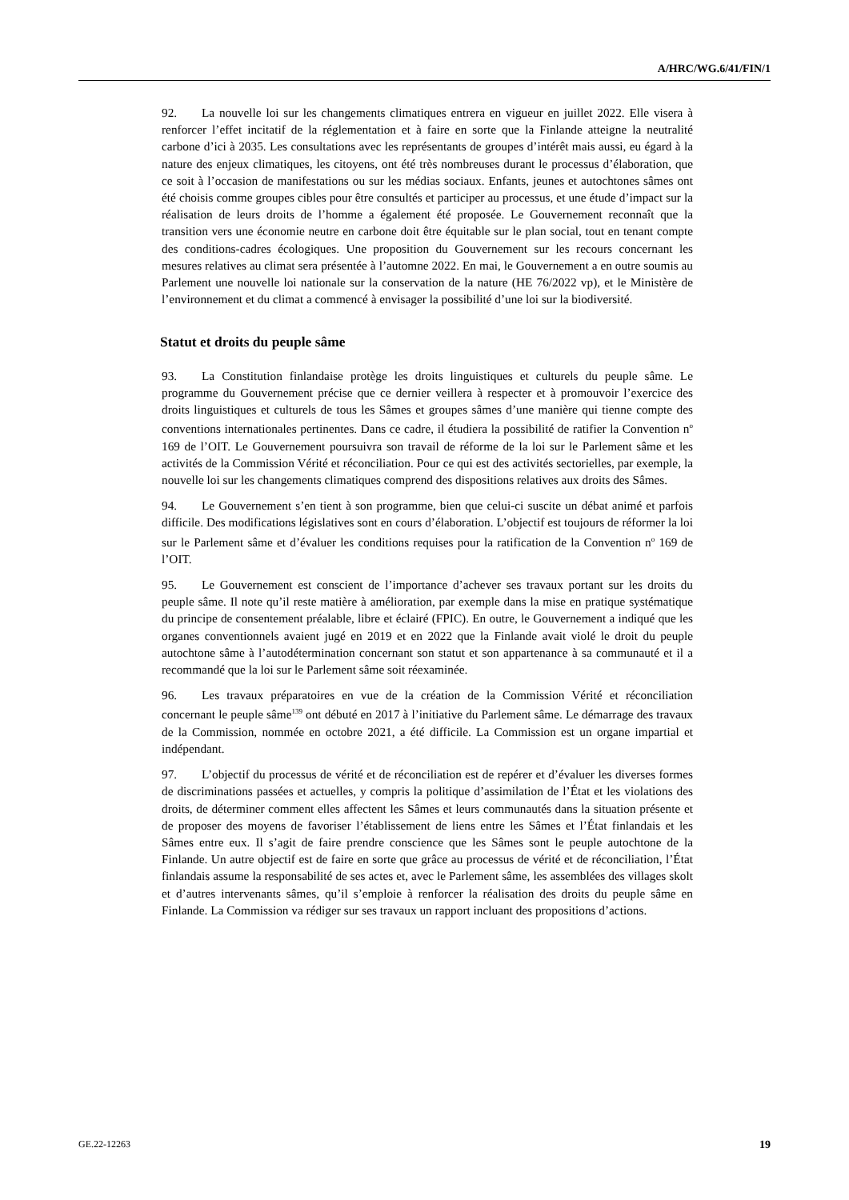A/HRC/WG.6/41/FIN/1
92. La nouvelle loi sur les changements climatiques entrera en vigueur en juillet 2022. Elle visera à renforcer l’effet incitatif de la réglementation et à faire en sorte que la Finlande atteigne la neutralité carbone d’ici à 2035. Les consultations avec les représentants de groupes d’intérêt mais aussi, eu égard à la nature des enjeux climatiques, les citoyens, ont été très nombreuses durant le processus d’élaboration, que ce soit à l’occasion de manifestations ou sur les médias sociaux. Enfants, jeunes et autochtones sâmes ont été choisis comme groupes cibles pour être consultés et participer au processus, et une étude d’impact sur la réalisation de leurs droits de l’homme a également été proposée. Le Gouvernement reconnaît que la transition vers une économie neutre en carbone doit être équitable sur le plan social, tout en tenant compte des conditions-cadres écologiques. Une proposition du Gouvernement sur les recours concernant les mesures relatives au climat sera présentée à l’automne 2022. En mai, le Gouvernement a en outre soumis au Parlement une nouvelle loi nationale sur la conservation de la nature (HE 76/2022 vp), et le Ministère de l’environnement et du climat a commencé à envisager la possibilité d’une loi sur la biodiversité.
Statut et droits du peuple sâme
93. La Constitution finlandaise protège les droits linguistiques et culturels du peuple sâme. Le programme du Gouvernement précise que ce dernier veillera à respecter et à promouvoir l’exercice des droits linguistiques et culturels de tous les Sâmes et groupes sâmes d’une manière qui tienne compte des conventions internationales pertinentes. Dans ce cadre, il étudiera la possibilité de ratifier la Convention n<sup>o</sup> 169 de l’OIT. Le Gouvernement poursuivra son travail de réforme de la loi sur le Parlement sâme et les activités de la Commission Vérité et réconciliation. Pour ce qui est des activités sectorielles, par exemple, la nouvelle loi sur les changements climatiques comprend des dispositions relatives aux droits des Sâmes.
94. Le Gouvernement s’en tient à son programme, bien que celui-ci suscite un débat animé et parfois difficile. Des modifications législatives sont en cours d’élaboration. L’objectif est toujours de réformer la loi sur le Parlement sâme et d’évaluer les conditions requises pour la ratification de la Convention n<sup>o</sup> 169 de l’OIT.
95. Le Gouvernement est conscient de l’importance d’achever ses travaux portant sur les droits du peuple sâme. Il note qu’il reste matière à amélioration, par exemple dans la mise en pratique systématique du principe de consentement préalable, libre et éclairé (FPIC). En outre, le Gouvernement a indiqué que les organes conventionnels avaient jugé en 2019 et en 2022 que la Finlande avait violé le droit du peuple autochtone sâme à l’autodétermination concernant son statut et son appartenance à sa communauté et il a recommandé que la loi sur le Parlement sâme soit réexaminée.
96. Les travaux préparatoires en vue de la création de la Commission Vérité et réconciliation concernant le peuple sâme<sup>139</sup> ont débuté en 2017 à l’initiative du Parlement sâme. Le démarrage des travaux de la Commission, nommée en octobre 2021, a été difficile. La Commission est un organe impartial et indépendant.
97. L’objectif du processus de vérité et de réconciliation est de repérer et d’évaluer les diverses formes de discriminations passées et actuelles, y compris la politique d’assimilation de l’État et les violations des droits, de déterminer comment elles affectent les Sâmes et leurs communautés dans la situation présente et de proposer des moyens de favoriser l’établissement de liens entre les Sâmes et l’État finlandais et les Sâmes entre eux. Il s’agit de faire prendre conscience que les Sâmes sont le peuple autochtone de la Finlande. Un autre objectif est de faire en sorte que grâce au processus de vérité et de réconciliation, l’État finlandais assume la responsabilité de ses actes et, avec le Parlement sâme, les assemblées des villages skolt et d’autres intervenants sâmes, qu’il s’emploie à renforcer la réalisation des droits du peuple sâme en Finlande. La Commission va rédiger sur ses travaux un rapport incluant des propositions d’actions.
GE.22-12263 19